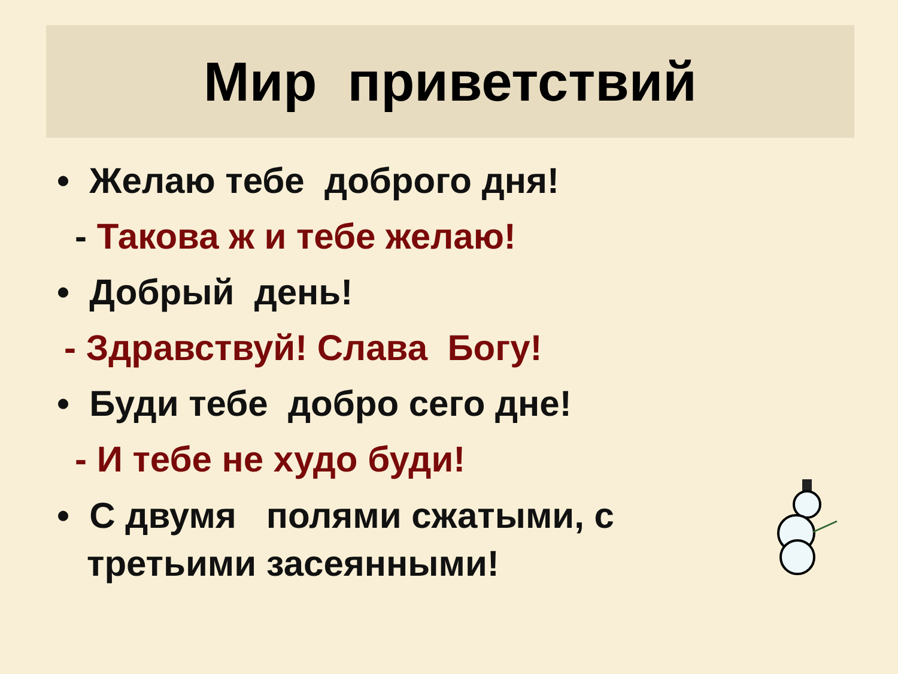Мир приветствий
• Желаю тебе доброго дня!
- Такова ж и тебе желаю!
• Добрый день!
- Здравствуй! Слава Богу!
• Буди тебе добро сего дне!
- И тебе не худо буди!
• С двумя полями сжатыми, с
третьими засеянными!